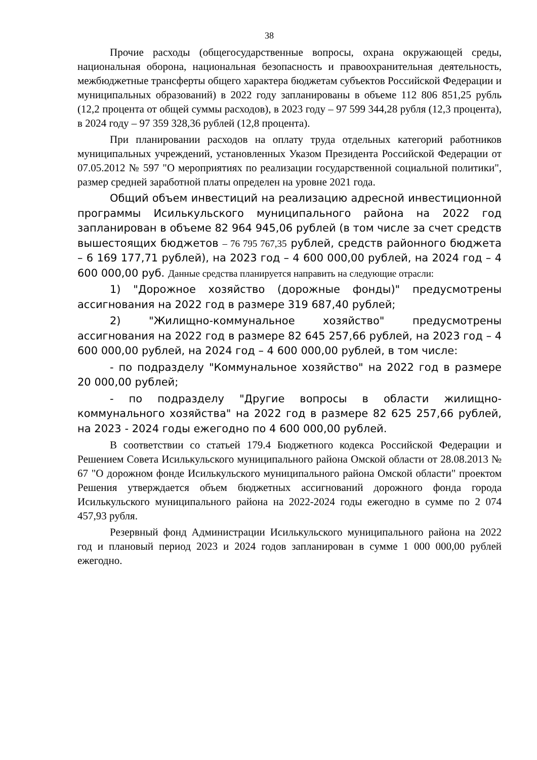38
Прочие расходы (общегосударственные вопросы, охрана окружающей среды, национальная оборона, национальная безопасность и правоохранительная деятельность, межбюджетные трансферты общего характера бюджетам субъектов Российской Федерации и муниципальных образований) в 2022 году запланированы в объеме 112 806 851,25 рубль (12,2 процента от общей суммы расходов), в 2023 году – 97 599 344,28 рубля (12,3 процента), в 2024 году – 97 359 328,36 рублей (12,8 процента).
При планировании расходов на оплату труда отдельных категорий работников муниципальных учреждений, установленных Указом Президента Российской Федерации от 07.05.2012 № 597 "О мероприятиях по реализации государственной социальной политики", размер средней заработной платы определен на уровне 2021 года.
Общий объем инвестиций на реализацию адресной инвестиционной программы Исилькульского муниципального района на 2022 год запланирован в объеме 82 964 945,06 рублей (в том числе за счет средств вышестоящих бюджетов – 76 795 767,35 рублей, средств районного бюджета – 6 169 177,71 рублей), на 2023 год – 4 600 000,00 рублей, на 2024 год – 4 600 000,00 руб. Данные средства планируется направить на следующие отрасли:
1) "Дорожное хозяйство (дорожные фонды)" предусмотрены ассигнования на 2022 год в размере 319 687,40 рублей;
2) "Жилищно-коммунальное хозяйство" предусмотрены ассигнования на 2022 год в размере 82 645 257,66 рублей, на 2023 год – 4 600 000,00 рублей, на 2024 год – 4 600 000,00 рублей, в том числе:
- по подразделу "Коммунальное хозяйство" на 2022 год в размере 20 000,00 рублей;
- по подразделу "Другие вопросы в области жилищно-коммунального хозяйства" на 2022 год в размере 82 625 257,66 рублей, на 2023 - 2024 годы ежегодно по 4 600 000,00 рублей.
В соответствии со статьей 179.4 Бюджетного кодекса Российской Федерации и Решением Совета Исилькульского муниципального района Омской области от 28.08.2013 № 67 "О дорожном фонде Исилькульского муниципального района Омской области" проектом Решения утверждается объем бюджетных ассигнований дорожного фонда города Исилькульского муниципального района на 2022-2024 годы ежегодно в сумме по 2 074 457,93 рубля.
Резервный фонд Администрации Исилькульского муниципального района на 2022 год и плановый период 2023 и 2024 годов запланирован в сумме 1 000 000,00 рублей ежегодно.